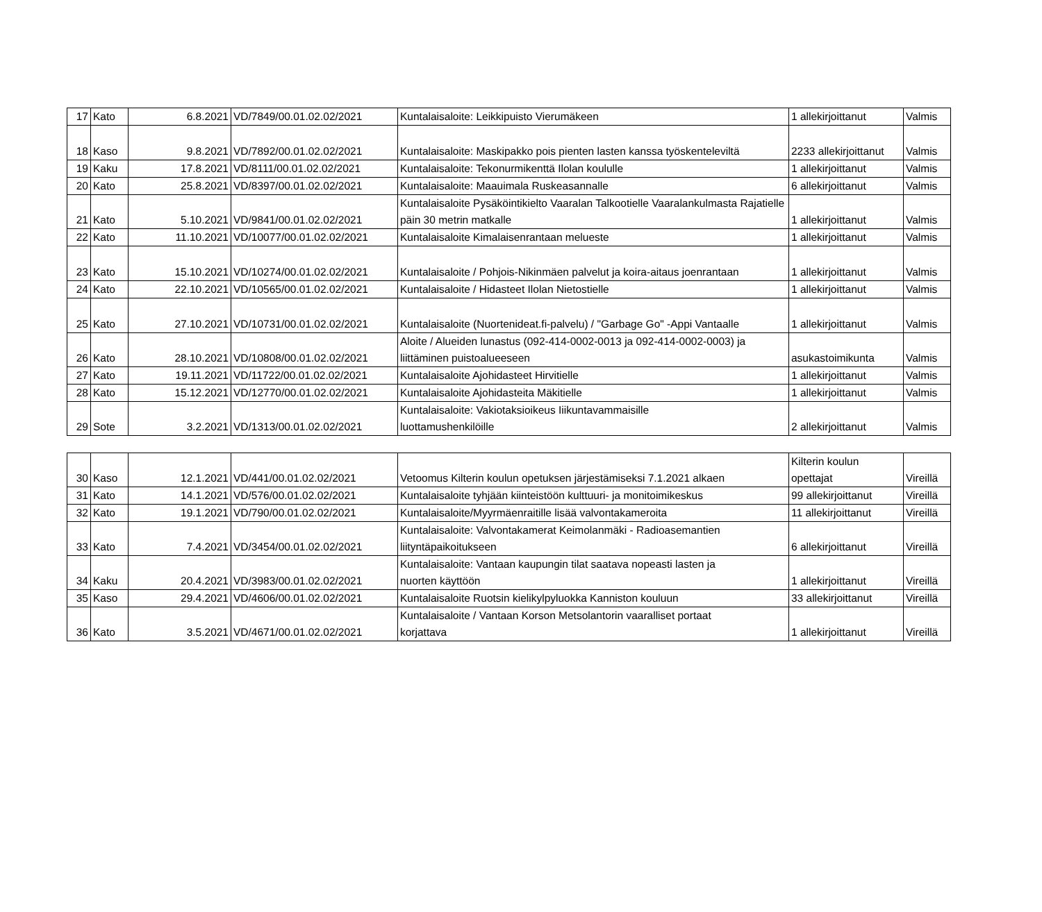| 17 | Kato | 6.8.2021 | VD/7849/00.01.02.02/2021 | Kuntalaisaloite: Leikkipuisto Vierumäkeen | 1 allekirjoittanut | Valmis |
| 18 | Kaso | 9.8.2021 | VD/7892/00.01.02.02/2021 | Kuntalaisaloite: Maskipakko pois pienten lasten kanssa työskenteleviltä | 2233 allekirjoittanut | Valmis |
| 19 | Kaku | 17.8.2021 | VD/8111/00.01.02.02/2021 | Kuntalaisaloite: Tekonurmikenttä Ilolan koululle | 1 allekirjoittanut | Valmis |
| 20 | Kato | 25.8.2021 | VD/8397/00.01.02.02/2021 | Kuntalaisaloite: Maauimala Ruskeasannalle | 6 allekirjoittanut | Valmis |
| 21 | Kato | 5.10.2021 | VD/9841/00.01.02.02/2021 | Kuntalaisaloite Pysäköintikielto Vaaralan Talkootielle Vaaralankulmasta Rajatielle päin 30 metrin matkalle | 1 allekirjoittanut | Valmis |
| 22 | Kato | 11.10.2021 | VD/10077/00.01.02.02/2021 | Kuntalaisaloite Kimalaisenrantaan melueste | 1 allekirjoittanut | Valmis |
| 23 | Kato | 15.10.2021 | VD/10274/00.01.02.02/2021 | Kuntalaisaloite / Pohjois-Nikinmäen palvelut ja koira-aitaus joenrantaan | 1 allekirjoittanut | Valmis |
| 24 | Kato | 22.10.2021 | VD/10565/00.01.02.02/2021 | Kuntalaisaloite / Hidasteet Ilolan Nietostielle | 1 allekirjoittanut | Valmis |
| 25 | Kato | 27.10.2021 | VD/10731/00.01.02.02/2021 | Kuntalaisaloite (Nuortenideat.fi-palvelu) / "Garbage Go" -Appi Vantaalle | 1 allekirjoittanut | Valmis |
| 26 | Kato | 28.10.2021 | VD/10808/00.01.02.02/2021 | Aloite / Alueiden lunastus (092-414-0002-0013 ja 092-414-0002-0003) ja liittäminen puistoalueeseen | asukastoimikunta | Valmis |
| 27 | Kato | 19.11.2021 | VD/11722/00.01.02.02/2021 | Kuntalaisaloite Ajohidasteet Hirvitielle | 1 allekirjoittanut | Valmis |
| 28 | Kato | 15.12.2021 | VD/12770/00.01.02.02/2021 | Kuntalaisaloite Ajohidasteita Mäkitielle | 1 allekirjoittanut | Valmis |
| 29 | Sote | 3.2.2021 | VD/1313/00.01.02.02/2021 | Kuntalaisaloite: Vakiotaksioikeus Iiikuntavammaisille luottamushenkilöille | 2 allekirjoittanut | Valmis |
| 30 | Kaso | 12.1.2021 | VD/441/00.01.02.02/2021 | Vetoomus Kilterin koulun opetuksen järjestämiseksi 7.1.2021 alkaen | Kilterin koulun opettajat | Vireillä |
| 31 | Kato | 14.1.2021 | VD/576/00.01.02.02/2021 | Kuntalaisaloite tyhjään kiinteistöön kulttuuri- ja monitoimikeskus | 99 allekirjoittanut | Vireillä |
| 32 | Kato | 19.1.2021 | VD/790/00.01.02.02/2021 | Kuntalaisaloite/Myyrmäenraitille lisää valvontakameroita | 11 allekirjoittanut | Vireillä |
| 33 | Kato | 7.4.2021 | VD/3454/00.01.02.02/2021 | Kuntalaisaloite: Valvontakamerat Keimolanmäki - Radioasemantien liityntäpaikoitukseen | 6 allekirjoittanut | Vireillä |
| 34 | Kaku | 20.4.2021 | VD/3983/00.01.02.02/2021 | Kuntalaisaloite: Vantaan kaupungin tilat saatava nopeasti lasten ja nuorten käyttöön | 1 allekirjoittanut | Vireillä |
| 35 | Kaso | 29.4.2021 | VD/4606/00.01.02.02/2021 | Kuntalaisaloite Ruotsin kielikylpyluokka Kanniston kouluun | 33 allekirjoittanut | Vireillä |
| 36 | Kato | 3.5.2021 | VD/4671/00.01.02.02/2021 | Kuntalaisaloite / Vantaan Korson Metsolantorin vaaralliset portaat korjattava | 1 allekirjoittanut | Vireillä |